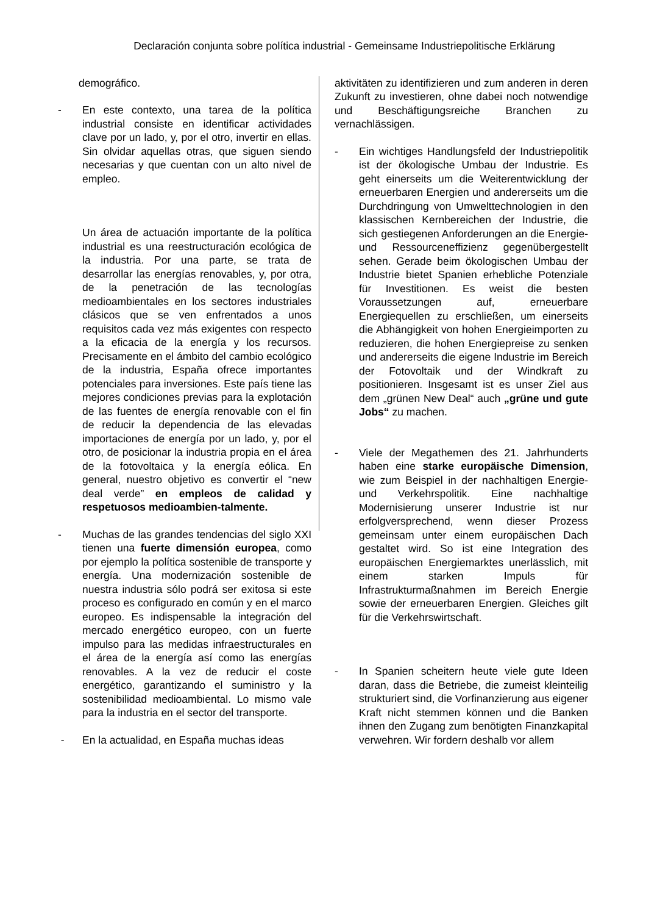Declaración conjunta sobre política industrial - Gemeinsame Industriepolitische Erklärung
demográfico.
- En este contexto, una tarea de la política industrial consiste en identificar actividades clave por un lado, y, por el otro, invertir en ellas. Sin olvidar aquellas otras, que siguen siendo necesarias y que cuentan con un alto nivel de empleo.
Un área de actuación importante de la política industrial es una reestructuración ecológica de la industria. Por una parte, se trata de desarrollar las energías renovables, y, por otra, de la penetración de las tecnologías medioambientales en los sectores industriales clásicos que se ven enfrentados a unos requisitos cada vez más exigentes con respecto a la eficacia de la energía y los recursos. Precisamente en el ámbito del cambio ecológico de la industria, España ofrece importantes potenciales para inversiones. Este país tiene las mejores condiciones previas para la explotación de las fuentes de energía renovable con el fin de reducir la dependencia de las elevadas importaciones de energía por un lado, y, por el otro, de posicionar la industria propia en el área de la fotovoltaica y la energía eólica. En general, nuestro objetivo es convertir el “new deal verde” en empleos de calidad y respetuosos medioambien-talmente.
- Muchas de las grandes tendencias del siglo XXI tienen una fuerte dimensión europea, como por ejemplo la política sostenible de transporte y energía. Una modernización sostenible de nuestra industria sólo podrá ser exitosa si este proceso es configurado en común y en el marco europeo. Es indispensable la integración del mercado energético europeo, con un fuerte impulso para las medidas infraestructurales en el área de la energía así como las energías renovables. A la vez de reducir el coste energético, garantizando el suministro y la sostenibilidad medioambiental. Lo mismo vale para la industria en el sector del transporte.
- En la actualidad, en España muchas ideas
aktivitäten zu identifizieren und zum anderen in deren Zukunft zu investieren, ohne dabei noch notwendige und Beschäftigungsreiche Branchen zu vernachlässigen.
- Ein wichtiges Handlungsfeld der Industriepolitik ist der ökologische Umbau der Industrie. Es geht einerseits um die Weiterentwicklung der erneuerbaren Energien und andererseits um die Durchdringung von Umwelttechnologien in den klassischen Kernbereichen der Industrie, die sich gestiegenen Anforderungen an die Energie- und Ressourceneffizienz gegenübergestellt sehen. Gerade beim ökologischen Umbau der Industrie bietet Spanien erhebliche Potenziale für Investitionen. Es weist die besten Voraussetzungen auf, erneuerbare Energiequellen zu erschließen, um einerseits die Abhängigkeit von hohen Energieimporten zu reduzieren, die hohen Energiepreise zu senken und andererseits die eigene Industrie im Bereich der Fotovoltaik und der Windkraft zu positionieren. Insgesamt ist es unser Ziel aus dem „grünen New Deal“ auch „grüne und gute Jobs“ zu machen.
- Viele der Megathemen des 21. Jahrhunderts haben eine starke europäische Dimension, wie zum Beispiel in der nachhaltigen Energie- und Verkehrspolitik. Eine nachhaltige Modernisierung unserer Industrie ist nur erfolgversprechend, wenn dieser Prozess gemeinsam unter einem europäischen Dach gestaltet wird. So ist eine Integration des europäischen Energiemarktes unerlässlich, mit einem starken Impuls für Infrastrukturmaßnahmen im Bereich Energie sowie der erneuerbaren Energien. Gleiches gilt für die Verkehrswirtschaft.
- In Spanien scheitern heute viele gute Ideen daran, dass die Betriebe, die zumeist kleinteilig strukturiert sind, die Vorfinanzierung aus eigener Kraft nicht stemmen können und die Banken ihnen den Zugang zum benötigten Finanzkapital verwehren. Wir fordern deshalb vor allem